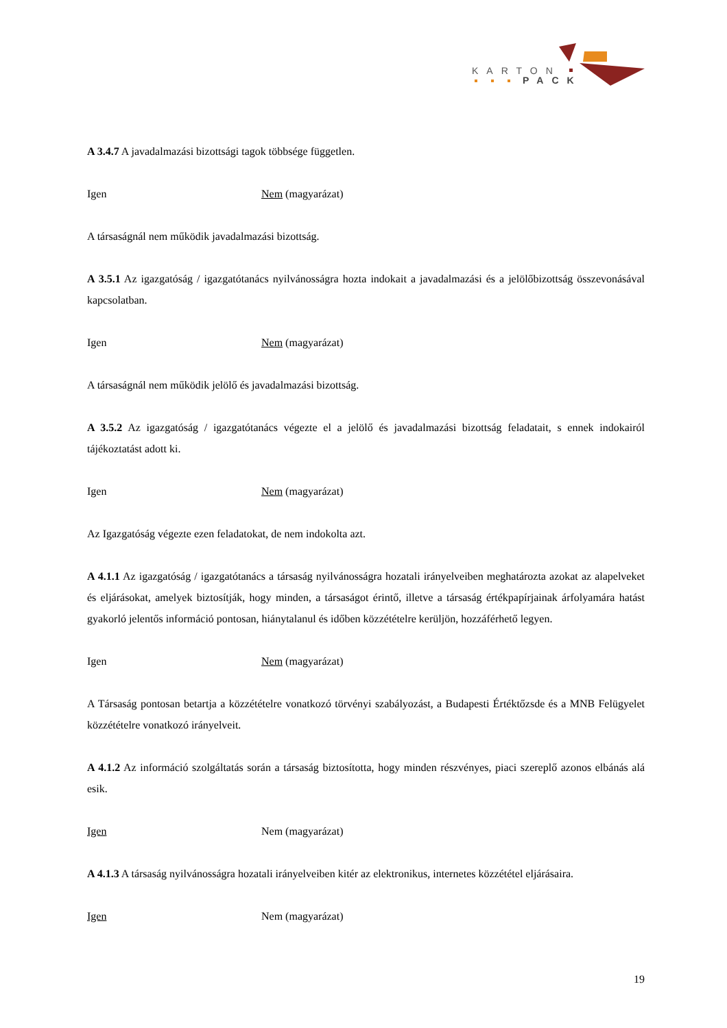KARTON
PACK
A 3.4.7 A javadalmazási bizottsági tagok többsége független.
Igen Nem (magyarázat)
A társaságnál nem működik javadalmazási bizottság.
A 3.5.1 Az igazgatóság / igazgatótanács nyilvánosságra hozta indokait a javadalmazási és a jelölőbizottság összevonásával kapcsolatban.
Igen Nem (magyarázat)
A társaságnál nem működik jelölő és javadalmazási bizottság.
A 3.5.2 Az igazgatóság / igazgatótanács végezte el a jelölő és javadalmazási bizottság feladatait, s ennek indokairól tájékoztatást adott ki.
Igen Nem (magyarázat)
Az Igazgatóság végezte ezen feladatokat, de nem indokolta azt.
A 4.1.1 Az igazgatóság / igazgatótanács a társaság nyilvánosságra hozatali irányelveiben meghatározta azokat az alapelveket és eljárásokat, amelyek biztosítják, hogy minden, a társaságot érintő, illetve a társaság értékpapírjainak árfolyamára hatást gyakorló jelentős információ pontosan, hiánytalanul és időben közzétételre kerüljön, hozzáférhető legyen.
Igen Nem (magyarázat)
A Társaság pontosan betartja a közzétételre vonatkozó törvényi szabályozást, a Budapesti Értéktőzsde és a MNB Felügyelet közzétételre vonatkozó irányelveit.
A 4.1.2 Az információ szolgáltatás során a társaság biztosította, hogy minden részvényes, piaci szereplő azonos elbánás alá esik.
Igen Nem (magyarázat)
A 4.1.3 A társaság nyilvánosságra hozatali irányelveiben kitér az elektronikus, internetes közzététel eljárásaira.
Igen Nem (magyarázat)
19